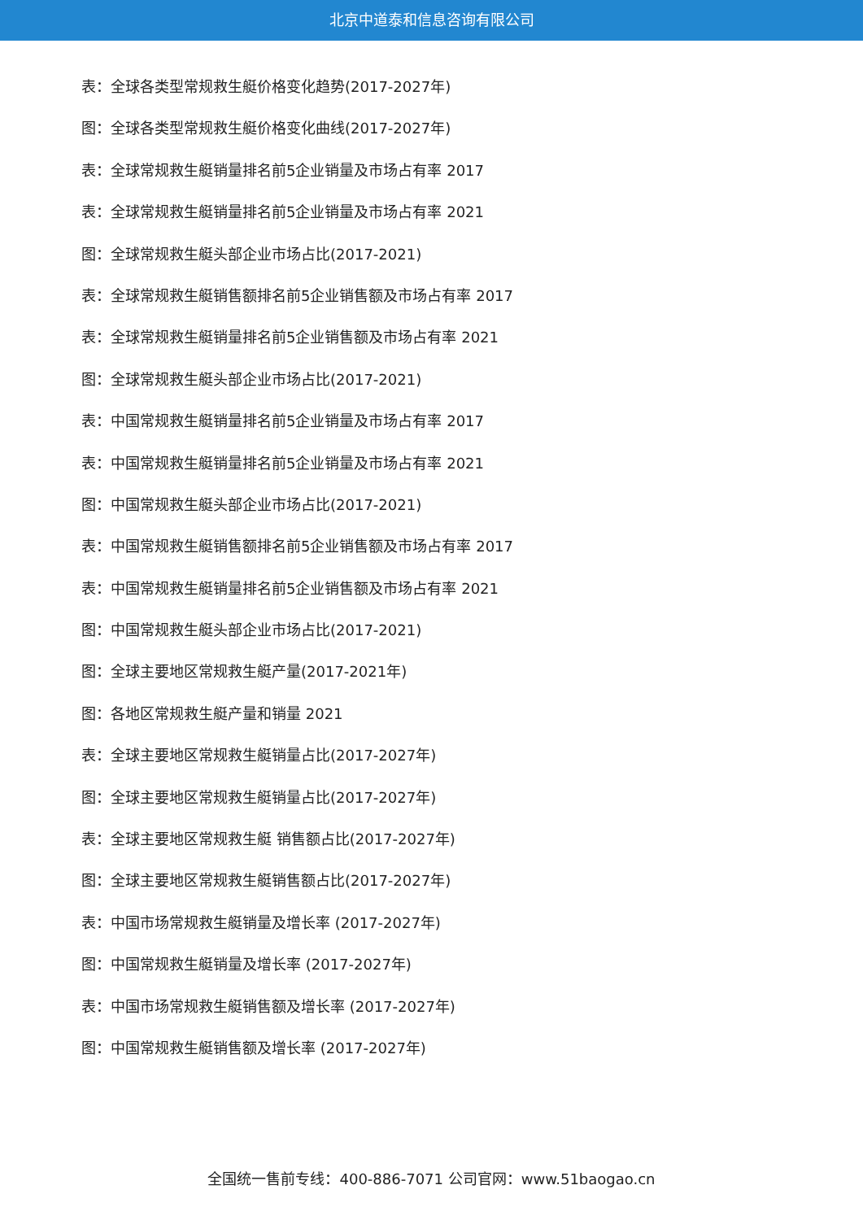北京中道泰和信息咨询有限公司
表：全球各类型常规救生艇价格变化趋势(2017-2027年)
图：全球各类型常规救生艇价格变化曲线(2017-2027年)
表：全球常规救生艇销量排名前5企业销量及市场占有率 2017
表：全球常规救生艇销量排名前5企业销量及市场占有率 2021
图：全球常规救生艇头部企业市场占比(2017-2021)
表：全球常规救生艇销售额排名前5企业销售额及市场占有率 2017
表：全球常规救生艇销量排名前5企业销售额及市场占有率 2021
图：全球常规救生艇头部企业市场占比(2017-2021)
表：中国常规救生艇销量排名前5企业销量及市场占有率 2017
表：中国常规救生艇销量排名前5企业销量及市场占有率 2021
图：中国常规救生艇头部企业市场占比(2017-2021)
表：中国常规救生艇销售额排名前5企业销售额及市场占有率 2017
表：中国常规救生艇销量排名前5企业销售额及市场占有率 2021
图：中国常规救生艇头部企业市场占比(2017-2021)
图：全球主要地区常规救生艇产量(2017-2021年)
图：各地区常规救生艇产量和销量 2021
表：全球主要地区常规救生艇销量占比(2017-2027年)
图：全球主要地区常规救生艇销量占比(2017-2027年)
表：全球主要地区常规救生艇 销售额占比(2017-2027年)
图：全球主要地区常规救生艇销售额占比(2017-2027年)
表：中国市场常规救生艇销量及增长率 (2017-2027年)
图：中国常规救生艇销量及增长率 (2017-2027年)
表：中国市场常规救生艇销售额及增长率 (2017-2027年)
图：中国常规救生艇销售额及增长率 (2017-2027年)
全国统一售前专线：400-886-7071 公司官网：www.51baogao.cn